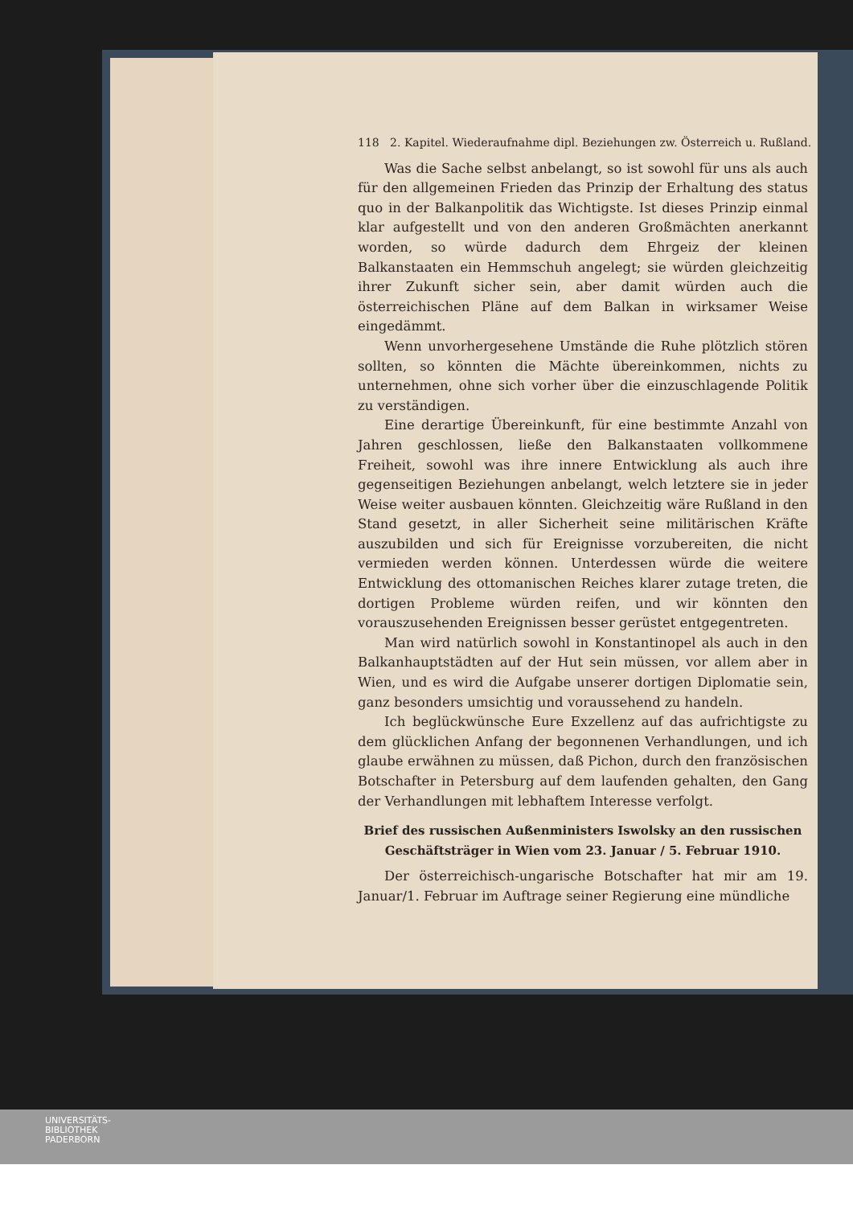118 2. Kapitel. Wiederaufnahme dipl. Beziehungen zw. Österreich u. Rußland.
Was die Sache selbst anbelangt, so ist sowohl für uns als auch für den allgemeinen Frieden das Prinzip der Erhaltung des status quo in der Balkanpolitik das Wichtigste. Ist dieses Prinzip einmal klar aufgestellt und von den anderen Großmächten anerkannt worden, so würde dadurch dem Ehrgeiz der kleinen Balkanstaaten ein Hemmschuh angelegt; sie würden gleichzeitig ihrer Zukunft sicher sein, aber damit würden auch die österreichischen Pläne auf dem Balkan in wirksamer Weise eingedämmt.
Wenn unvorhergesehene Umstände die Ruhe plötzlich stören sollten, so könnten die Mächte übereinkommen, nichts zu unternehmen, ohne sich vorher über die einzuschlagende Politik zu verständigen.
Eine derartige Übereinkunft, für eine bestimmte Anzahl von Jahren geschlossen, ließe den Balkanstaaten vollkommene Freiheit, sowohl was ihre innere Entwicklung als auch ihre gegenseitigen Beziehungen anbelangt, welch letztere sie in jeder Weise weiter ausbauen könnten. Gleichzeitig wäre Rußland in den Stand gesetzt, in aller Sicherheit seine militärischen Kräfte auszubilden und sich für Ereignisse vorzubereiten, die nicht vermieden werden können. Unterdessen würde die weitere Entwicklung des ottomanischen Reiches klarer zutage treten, die dortigen Probleme würden reifen, und wir könnten den vorauszusehenden Ereignissen besser gerüstet entgegentreten.
Man wird natürlich sowohl in Konstantinopel als auch in den Balkanhauptstädten auf der Hut sein müssen, vor allem aber in Wien, und es wird die Aufgabe unserer dortigen Diplomatie sein, ganz besonders umsichtig und voraussehend zu handeln.
Ich beglückwünsche Eure Exzellenz auf das aufrichtigste zu dem glücklichen Anfang der begonnenen Verhandlungen, und ich glaube erwähnen zu müssen, daß Pichon, durch den französischen Botschafter in Petersburg auf dem laufenden gehalten, den Gang der Verhandlungen mit lebhaftem Interesse verfolgt.
Brief des russischen Außenministers Iswolsky an den russischen Geschäftsträger in Wien vom 23. Januar / 5. Februar 1910.
Der österreichisch-ungarische Botschafter hat mir am 19. Januar/1. Februar im Auftrage seiner Regierung eine mündliche
UNIVERSITÄTS-
BIBLIOTHEK
PADERBORN